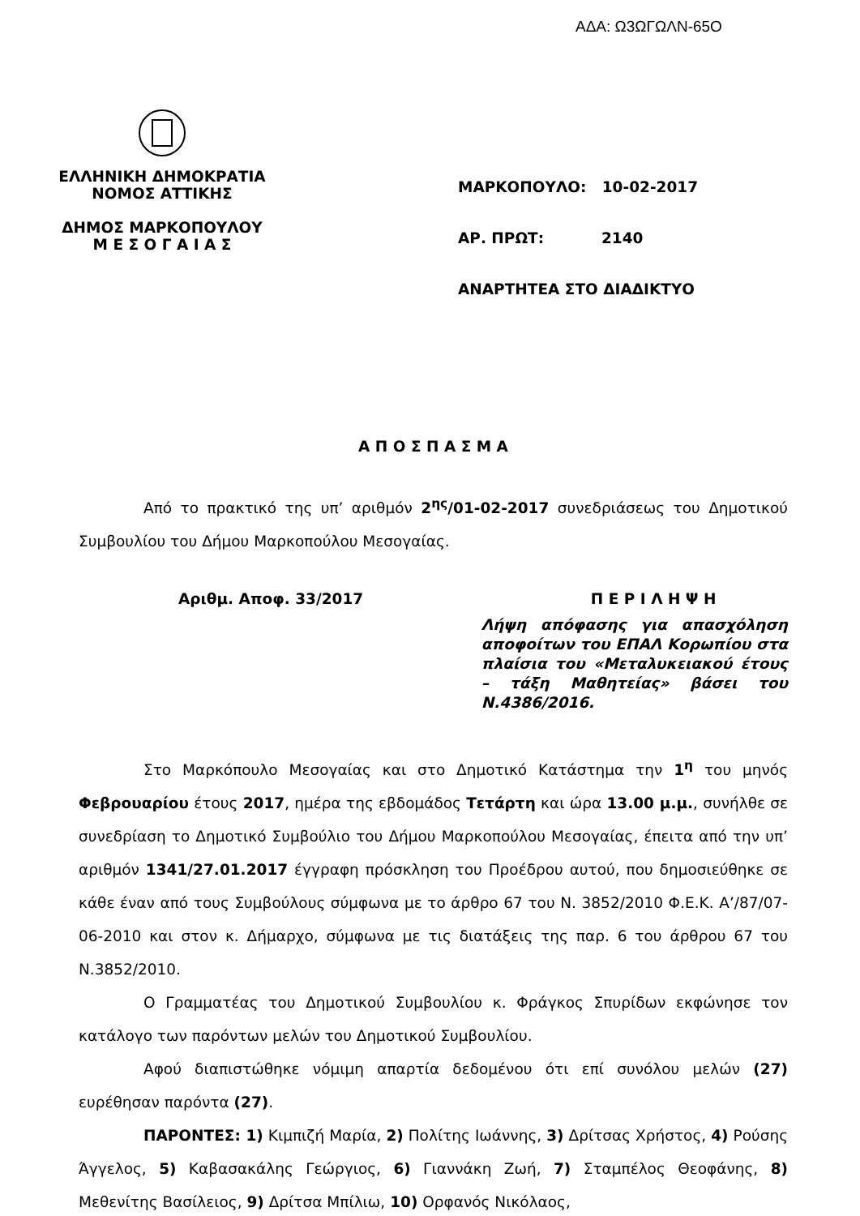ΑΔΑ: Ω3ΩΓΩΛΝ-65Ο
ΕΛΛΗΝΙΚΗ ΔΗΜΟΚΡΑΤΙΑ
ΝΟΜΟΣ ΑΤΤΙΚΗΣ
ΔΗΜΟΣ ΜΑΡΚΟΠΟΥΛΟΥ
Μ Ε Σ Ο Γ Α Ι Α Σ
ΜΑΡΚΟΠΟΥΛΟ: 10-02-2017
ΑΡ. ΠΡΩΤ: 2140
ΑΝΑΡΤΗΤΕΑ ΣΤΟ ΔΙΑΔΙΚΤΥΟ
Α Π Ο Σ Π Α Σ Μ Α
Από το πρακτικό της υπ’ αριθμόν 2<sup>ης</sup>/01-02-2017 συνεδριάσεως του Δημοτικού Συμβουλίου του Δήμου Μαρκοπούλου Μεσογαίας.
Αριθμ. Αποφ. 33/2017 Π Ε Ρ Ι Λ Η Ψ Η
Λήψη απόφασης για απασχόληση αποφοίτων του ΕΠΑΛ Κορωπίου στα πλαίσια του «Μεταλυκειακού έτους – τάξη Μαθητείας» βάσει του Ν.4386/2016.
Στο Μαρκόπουλο Μεσογαίας και στο Δημοτικό Κατάστημα την 1<sup>η</sup> του μηνός Φεβρουαρίου έτους 2017, ημέρα της εβδομάδος Τετάρτη και ώρα 13.00 μ.μ., συνήλθε σε συνεδρίαση το Δημοτικό Συμβούλιο του Δήμου Μαρκοπούλου Μεσογαίας, έπειτα από την υπ’ αριθμόν 1341/27.01.2017 έγγραφη πρόσκληση του Προέδρου αυτού, που δημοσιεύθηκε σε κάθε έναν από τους Συμβούλους σύμφωνα με το άρθρο 67 του Ν. 3852/2010 Φ.Ε.Κ. Α’/87/07-06-2010 και στον κ. Δήμαρχο, σύμφωνα με τις διατάξεις της παρ. 6 του άρθρου 67 του Ν.3852/2010.
Ο Γραμματέας του Δημοτικού Συμβουλίου κ. Φράγκος Σπυρίδων εκφώνησε τον κατάλογο των παρόντων μελών του Δημοτικού Συμβουλίου.
Αφού διαπιστώθηκε νόμιμη απαρτία δεδομένου ότι επί συνόλου μελών (27) ευρέθησαν παρόντα (27).
ΠΑΡΟΝΤΕΣ: 1) Κιμπιζή Μαρία, 2) Πολίτης Ιωάννης, 3) Δρίτσας Χρήστος, 4) Ρούσης Άγγελος, 5) Καβασακάλης Γεώργιος, 6) Γιαννάκη Ζωή, 7) Σταμπέλος Θεοφάνης, 8) Μεθενίτης Βασίλειος, 9) Δρίτσα Μπίλιω, 10) Ορφανός Νικόλαος,